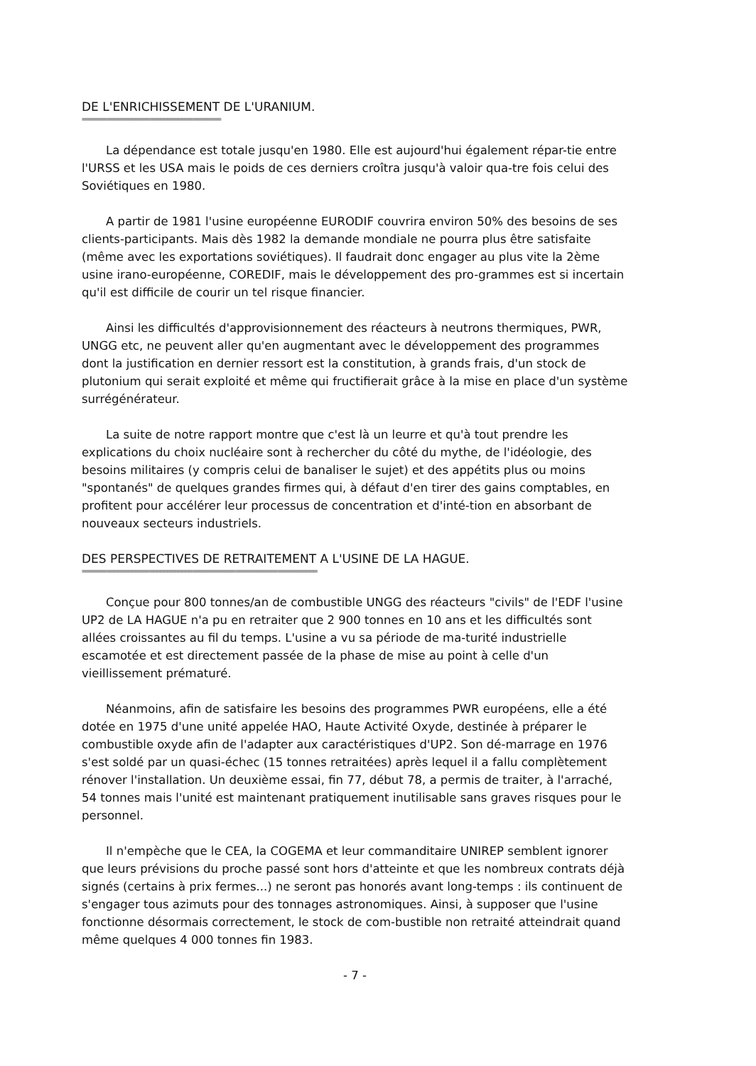DE L'ENRICHISSEMENT DE L'URANIUM.
=======================================
La dépendance est totale jusqu'en 1980. Elle est aujourd'hui également répar-tie entre l'URSS et les USA mais le poids de ces derniers croîtra jusqu'à valoir qua-tre fois celui des Soviétiques en 1980.
A partir de 1981 l'usine européenne EURODIF couvrira environ 50% des besoins de ses clients-participants. Mais dès 1982 la demande mondiale ne pourra plus être satisfaite (même avec les exportations soviétiques). Il faudrait donc engager au plus vite la 2ème usine irano-européenne, COREDIF, mais le développement des pro-grammes est si incertain qu'il est difficile de courir un tel risque financier.
Ainsi les difficultés d'approvisionnement des réacteurs à neutrons thermiques, PWR, UNGG etc, ne peuvent aller qu'en augmentant avec le développement des programmes dont la justification en dernier ressort est la constitution, à grands frais, d'un stock de plutonium qui serait exploité et même qui fructifierait grâce à la mise en place d'un système surrégénérateur.
La suite de notre rapport montre que c'est là un leurre et qu'à tout prendre les explications du choix nucléaire sont à rechercher du côté du mythe, de l'idéologie, des besoins militaires (y compris celui de banaliser le sujet) et des appétits plus ou moins "spontanés" de quelques grandes firmes qui, à défaut d'en tirer des gains comptables, en profitent pour accélérer leur processus de concentration et d'inté-tion en absorbant de nouveaux secteurs industriels.
DES PERSPECTIVES DE RETRAITEMENT A L'USINE DE LA HAGUE.
==================================================================
Conçue pour 800 tonnes/an de combustible UNGG des réacteurs "civils" de l'EDF l'usine UP2 de LA HAGUE n'a pu en retraiter que 2 900 tonnes en 10 ans et les difficultés sont allées croissantes au fil du temps. L'usine a vu sa période de ma-turité industrielle escamotée et est directement passée de la phase de mise au point à celle d'un vieillissement prématuré.
Néanmoins, afin de satisfaire les besoins des programmes PWR européens, elle a été dotée en 1975 d'une unité appelée HAO, Haute Activité Oxyde, destinée à préparer le combustible oxyde afin de l'adapter aux caractéristiques d'UP2. Son dé-marrage en 1976 s'est soldé par un quasi-échec (15 tonnes retraitées) après lequel il a fallu complètement rénover l'installation. Un deuxième essai, fin 77, début 78, a permis de traiter, à l'arraché, 54 tonnes mais l'unité est maintenant pratiquement inutilisable sans graves risques pour le personnel.
Il n'empèche que le CEA, la COGEMA et leur commanditaire UNIREP semblent ignorer que leurs prévisions du proche passé sont hors d'atteinte et que les nombreux contrats déjà signés (certains à prix fermes...) ne seront pas honorés avant long-temps : ils continuent de s'engager tous azimuts pour des tonnages astronomiques. Ainsi, à supposer que l'usine fonctionne désormais correctement, le stock de com-bustible non retraité atteindrait quand même quelques 4 000 tonnes fin 1983.
- 7 -